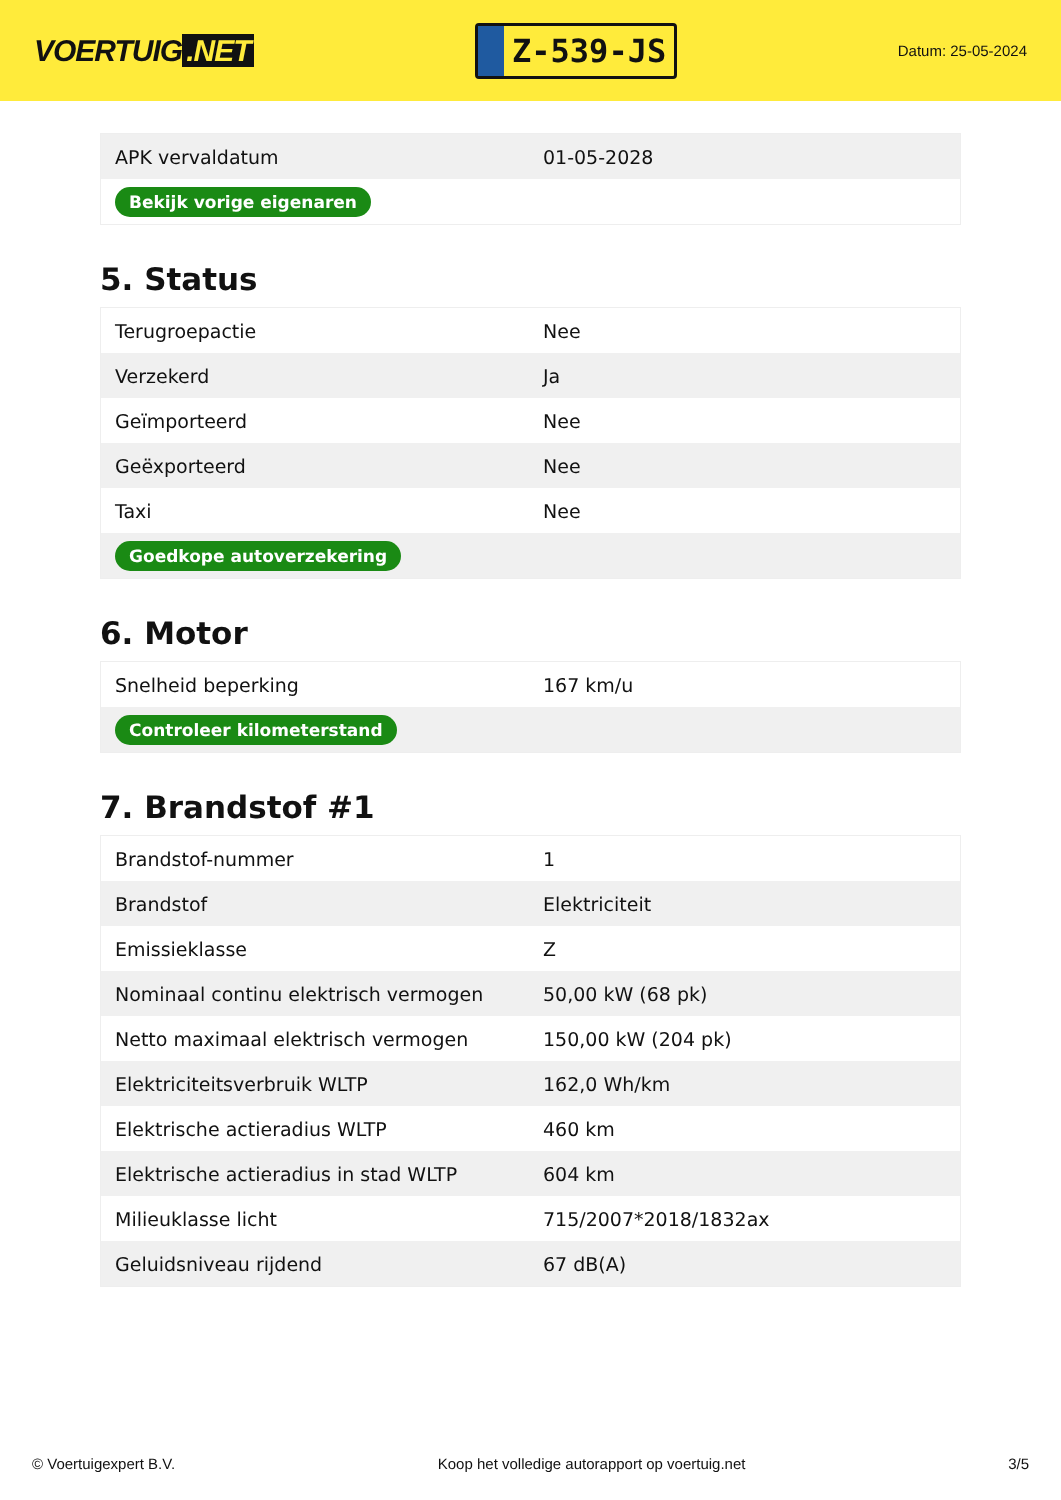VOERTUIG.NET
Z-539-JS
Datum: 25-05-2024
| APK vervaldatum | 01-05-2028 |
| Bekijk vorige eigenaren | |
5. Status
| Terugroepactie | Nee |
| Verzekerd | Ja |
| Geïmporteerd | Nee |
| Geëxporteerd | Nee |
| Taxi | Nee |
| Goedkope autoverzekering | |
6. Motor
| Snelheid beperking | 167 km/u |
| Controleer kilometerstand | |
7. Brandstof #1
| Brandstof-nummer | 1 |
| Brandstof | Elektriciteit |
| Emissieklasse | Z |
| Nominaal continu elektrisch vermogen | 50,00 kW (68 pk) |
| Netto maximaal elektrisch vermogen | 150,00 kW (204 pk) |
| Elektriciteitsverbruik WLTP | 162,0 Wh/km |
| Elektrische actieradius WLTP | 460 km |
| Elektrische actieradius in stad WLTP | 604 km |
| Milieuklasse licht | 715/2007*2018/1832ax |
| Geluidsniveau rijdend | 67 dB(A) |
© Voertuigexpert B.V. Koop het volledige autorapport op voertuig.net 3/5